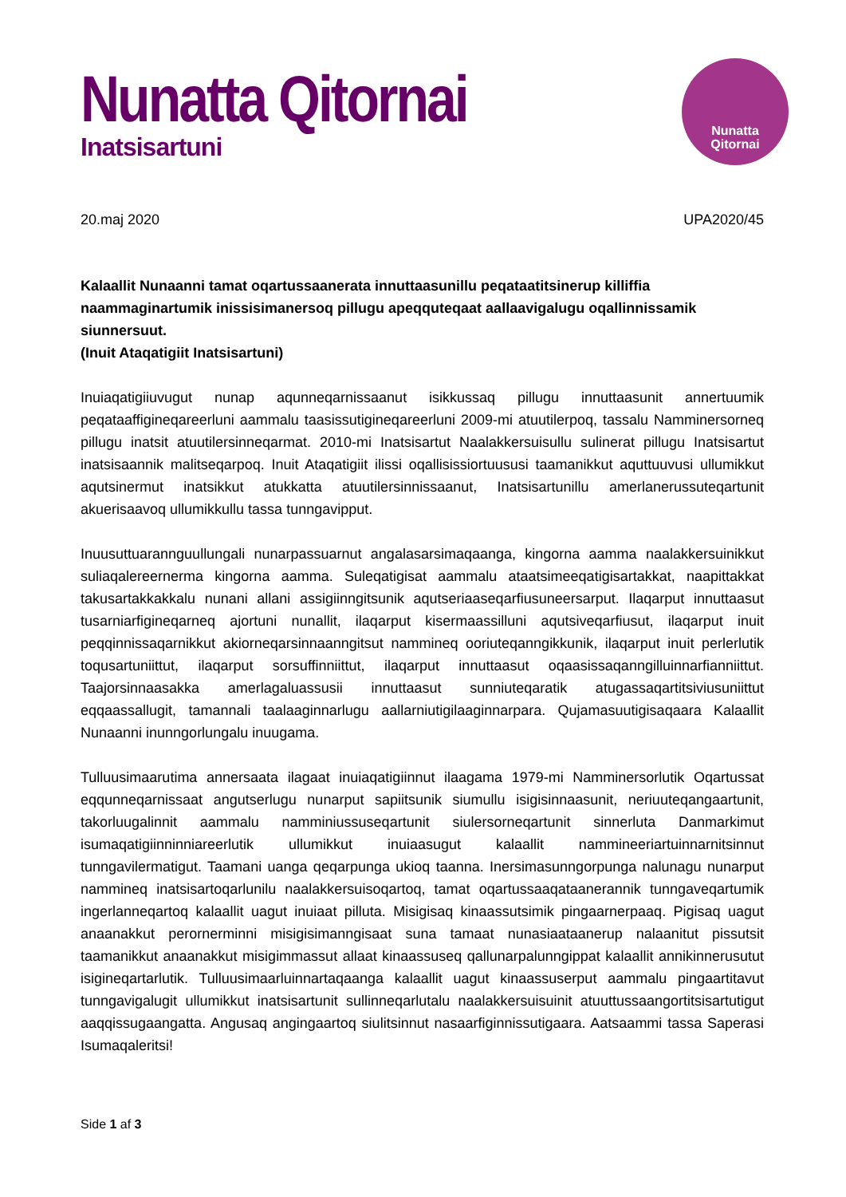Nunatta Qitornai
Inatsisartuni
Nunatta
Qitornai
20.maj 2020 UPA2020/45
Kalaallit Nunaanni tamat oqartussaanerata innuttaasunillu peqataatitsinerup killiffia naammaginartumik inissisimanersoq pillugu apeqquteqaat aallaavigalugu oqallinnissamik siunnersuut.
(Inuit Ataqatigiit Inatsisartuni)
Inuiaqatigiiuvugut nunap aqunneqarnissaanut isikkussaq pillugu innuttaasunit annertuumik peqataaffigineqareerluni aammalu taasissutigineqareerluni 2009-mi atuutilerpoq, tassalu Namminersorneq pillugu inatsit atuutilersinneqarmat. 2010-mi Inatsisartut Naalakkersuisullu sulinerat pillugu Inatsisartut inatsisaannik malitseqarpoq. Inuit Ataqatigiit ilissi oqallisissiortuususi taamanikkut aquttuuvusi ullumikkut aqutsinermut inatsikkut atukkatta atuutilersinnissaanut, Inatsisartunillu amerlanerussuteqartunit akuerisaavoq ullumikkullu tassa tunngavipput.
Inuusuttuarannguullungali nunarpassuarnut angalasarsimaqaanga, kingorna aamma naalakkersuinikkut suliaqalereernerma kingorna aamma. Suleqatigisat aammalu ataatsimeeqatigisartakkat, naapittakkat takusartakkakkalu nunani allani assigiinngitsunik aqutseriaaseqarfiusuneersarput. Ilaqarput innuttaasut tusarniarfigineqarneq ajortuni nunallit, ilaqarput kisermaassilluni aqutsiveqarfiusut, ilaqarput inuit peqqinnissaqarnikkut akiorneqarsinnaanngitsut nammineq ooriuteqanngikkunik, ilaqarput inuit perlerlutik toqusartuniittut, ilaqarput sorsuffinniittut, ilaqarput innuttaasut oqaasissaqanngilluinnarfianniittut. Taajorsinnaasakka amerlagaluassusii innuttaasut sunniuteqaratik atugassaqartitsiviusuniittut eqqaassallugit, tamannali taalaaginnarlugu aallarniutigilaaginnarpara. Qujamasuutigisaqaara Kalaallit Nunaanni inunngorlungalu inuugama.
Tulluusimaarutima annersaata ilagaat inuiaqatigiinnut ilaagama 1979-mi Namminersorlutik Oqartussat eqqunneqarnissaat angutserlugu nunarput sapiitsunik siumullu isigisinnaasunit, neriuuteqangaartunit, takorluugalinnit aammalu namminiussuseqartunit siulersorneqartunit sinnerluta Danmarkimut isumaqatigiinninniareerlutik ullumikkut inuiaasugut kalaallit nammineeriartuinnarnitsinnut tunngavilermatigut. Taamani uanga qeqarpunga ukioq taanna. Inersimasunngorpunga nalunagu nunarput nammineq inatsisartoqarlunilu naalakkersuisoqartoq, tamat oqartussaaqataanerannik tunngaveqartumik ingerlanneqartoq kalaallit uagut inuiaat pilluta. Misigisaq kinaassutsimik pingaarnerpaaq. Pigisaq uagut anaanakkut perornerminni misigisimanngisaat suna tamaat nunasiaataanerup nalaanitut pissutsit taamanikkut anaanakkut misigimmassut allaat kinaassuseq qallunarpalunngippat kalaallit annikinnerusutut isigineqartarlutik. Tulluusimaarluinnartaqaanga kalaallit uagut kinaassuserput aammalu pingaartitavut tunngavigalugit ullumikkut inatsisartunit sullinneqarlutalu naalakkersuisuinit atuuttussaangortitsisartutigut aaqqissugaangatta. Angusaq angingaartoq siulitsinnut nasaarfiginnissutigaara. Aatsaammi tassa Saperasi Isumaqaleritsi!
Side 1 af 3